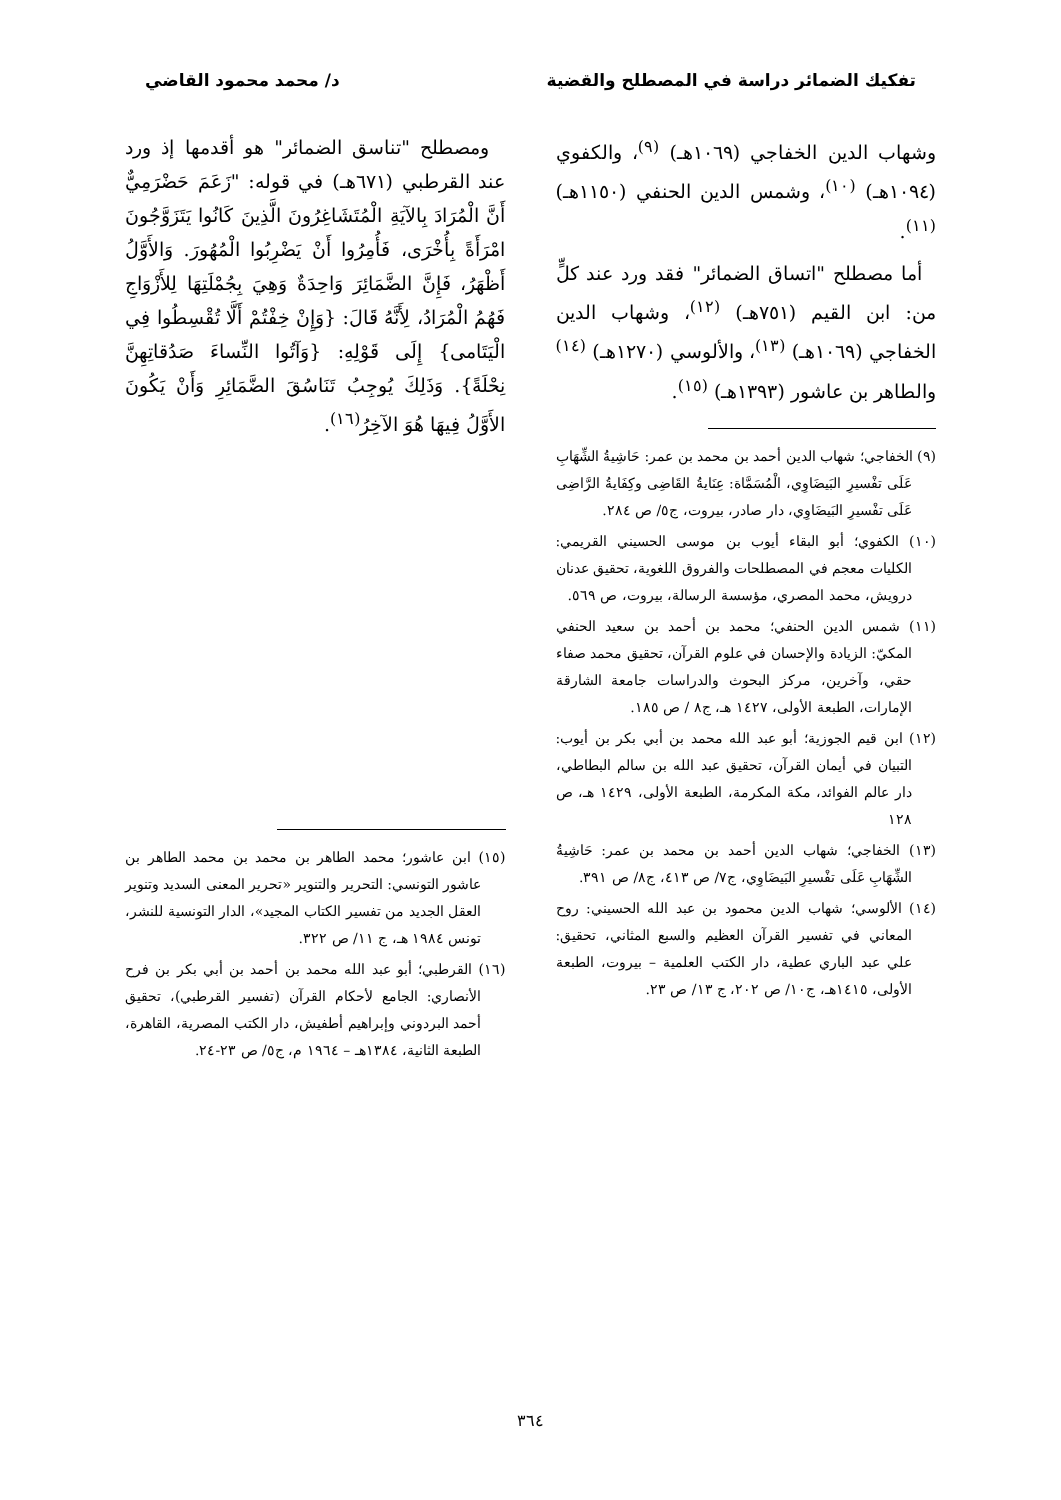تفكيك الضمائر دراسة في المصطلح والقضية د/ محمد محمود القاضي
وشهاب الدين الخفاجي (١٠٦٩هـ) <sup>(٩)</sup>، والكفوي (١٠٩٤هـ) <sup>(١٠)</sup>، وشمس الدين الحنفي (١١٥٠هـ)<sup>(١١)</sup>.
أما مصطلح "اتساق الضمائر" فقد ورد عند كلٍّ من: ابن القيم (٧٥١هـ) <sup>(١٢)</sup>، وشهاب الدين الخفاجي (١٠٦٩هـ) <sup>(١٣)</sup>، والألوسي (١٢٧٠هـ) <sup>(١٤)</sup> والطاهر بن عاشور (١٣٩٣هـ) <sup>(١٥)</sup>.
(٩) الخفاجي؛ شهاب الدين أحمد بن محمد بن عمر: حَاشِيةُ الشِّهَابِ عَلَى تفْسيرِ البَيضَاوِي، الْمُسَمَّاة: عِنَايةُ القَاضِى وكِفَايةُ الرَّاضِى عَلَى تفْسيرِ البَيضَاوِي، دار صادر، بيروت، ج٥/ ص ٢٨٤.
(١٠) الكفوي؛ أبو البقاء أيوب بن موسى الحسيني القريمي: الكليات معجم في المصطلحات والفروق اللغوية، تحقيق عدنان درويش، محمد المصري، مؤسسة الرسالة، بيروت، ص ٥٦٩.
(١١) شمس الدين الحنفي؛ محمد بن أحمد بن سعيد الحنفي المكيّ: الزيادة والإحسان في علوم القرآن، تحقيق محمد صفاء حقي، وآخرين، مركز البحوث والدراسات جامعة الشارقة الإمارات، الطبعة الأولى، ١٤٢٧ هـ، ج٨ / ص ١٨٥.
(١٢) ابن قيم الجوزية؛ أبو عبد الله محمد بن أبي بكر بن أيوب: التبيان في أيمان القرآن، تحقيق عبد الله بن سالم البطاطي، دار عالم الفوائد، مكة المكرمة، الطبعة الأولى، ١٤٢٩ هـ، ص ١٢٨
(١٣) الخفاجي؛ شهاب الدين أحمد بن محمد بن عمر: حَاشِيةُ الشِّهَابِ عَلَى تفْسيرِ البَيضَاوِي، ج٧/ ص ٤١٣، ج٨/ ص ٣٩١.
(١٤) الألوسي؛ شهاب الدين محمود بن عبد الله الحسيني: روح المعاني في تفسير القرآن العظيم والسبع المثاني، تحقيق: علي عبد الباري عطية، دار الكتب العلمية – بيروت، الطبعة الأولى، ١٤١٥هـ، ج١٠/ ص ٢٠٢، ج ١٣/ ص ٢٣.
ومصطلح "تناسق الضمائر" هو أقدمها إذ ورد عند القرطبي (٦٧١هـ) في قوله: "زَعَمَ حَضْرَمِيٌّ أَنَّ الْمُرَادَ بِالآيَةِ الْمُتَشَاغِرُونَ الَّذِينَ كَانُوا يَتَزَوَّجُونَ امْرَأَةً بِأُخْرَى، فَأُمِرُوا أَنْ يَضْرِبُوا الْمُهُورَ. وَالأَوَّلُ أَظْهَرُ، فَإِنَّ الضَّمَائِرَ وَاحِدَةٌ وَهِيَ بِجُمْلَتِهَا لِلأَزْوَاجِ فَهُمُ الْمُرَادُ، لِأَنَّهُ قَالَ: {وَإِنْ خِفْتُمْ أَلَّا تُقْسِطُوا فِي الْيَتَامى} إِلَى قَوْلِهِ: {وَآتُوا النِّساءَ صَدُقاتِهِنَّ نِحْلَةً}. وَذَلِكَ يُوجِبُ تَنَاسُقَ الضَّمَائِرِ وَأَنْ يَكُونَ الأَوَّلُ فِيهَا هُوَ الآخِرُ<sup>(١٦)</sup>.
(١٥) ابن عاشور؛ محمد الطاهر بن محمد بن محمد الطاهر بن عاشور التونسي: التحرير والتنوير «تحرير المعنى السديد وتنوير العقل الجديد من تفسير الكتاب المجيد»، الدار التونسية للنشر، تونس ١٩٨٤ هـ، ج ١١/ ص ٣٢٢.
(١٦) القرطبي؛ أبو عبد الله محمد بن أحمد بن أبي بكر بن فرح الأنصاري: الجامع لأحكام القرآن (تفسير القرطبي)، تحقيق أحمد البردوني وإبراهيم أطفيش، دار الكتب المصرية، القاهرة، الطبعة الثانية، ١٣٨٤هـ – ١٩٦٤ م، ج٥/ ص ٢٣-٢٤.
٣٦٤